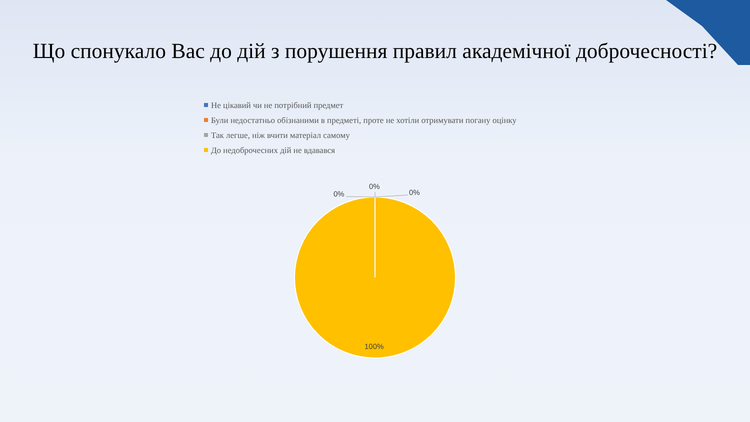Що спонукало Вас до дій з порушення правил академічної доброчесності?
Не цікавий чи не потрібний предмет
Були недостатньо обізнаними в предметі, проте не хотіли отримувати погану оцінку
Так легше, ніж вчити матеріал самому
До недоброчесних дій не вдавався
0%
0%
0%
100%